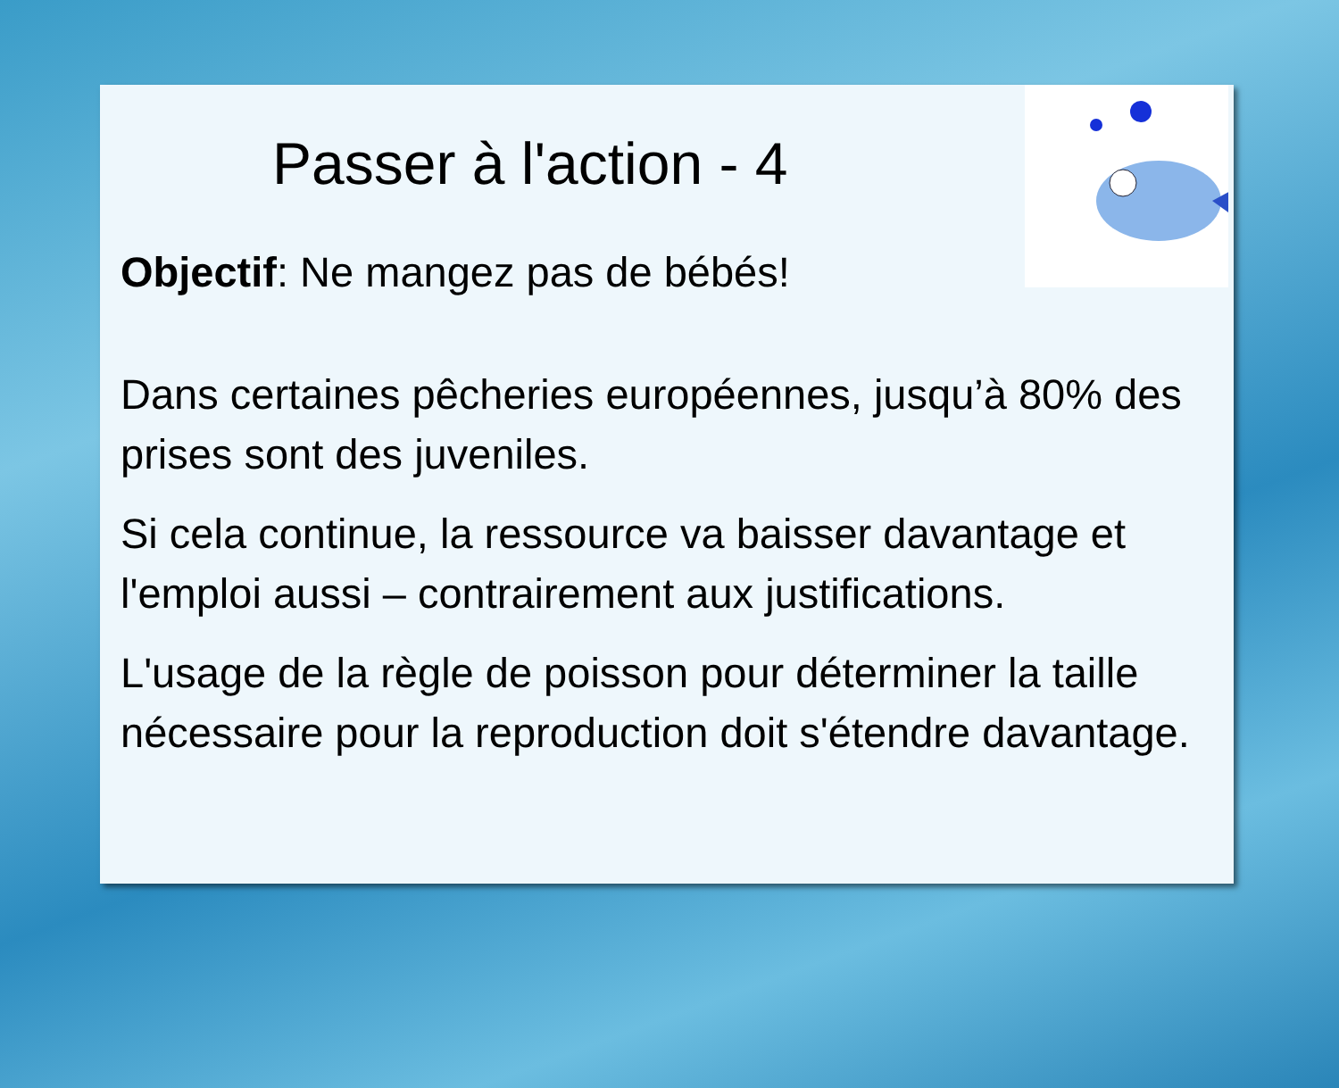Passer à l'action - 4
Objectif: Ne mangez pas de bébés!
Dans certaines pêcheries européennes, jusqu’à 80% des prises sont des juveniles.
Si cela continue, la ressource va baisser davantage et l'emploi aussi – contrairement aux justifications.
L'usage de la règle de poisson pour déterminer la taille nécessaire pour la reproduction doit s'étendre davantage.